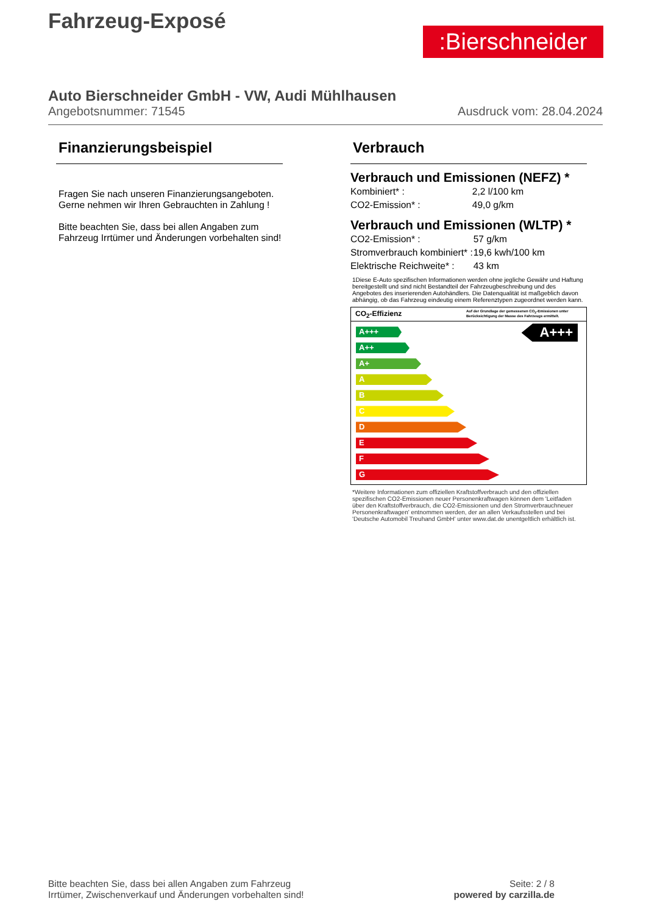Fahrzeug-Exposé
:Bierschneider
Auto Bierschneider GmbH - VW, Audi Mühlhausen
Angebotsnummer: 71545 Ausdruck vom: 28.04.2024
Finanzierungsbeispiel
Fragen Sie nach unseren Finanzierungsangeboten.
Gerne nehmen wir Ihren Gebrauchten in Zahlung !
Bitte beachten Sie, dass bei allen Angaben zum Fahrzeug Irrtümer und Änderungen vorbehalten sind!
Verbrauch
Verbrauch und Emissionen (NEFZ) *
| Kombiniert* : | 2,2 l/100 km |
| CO2-Emission* : | 49,0 g/km |
Verbrauch und Emissionen (WLTP) *
| CO2-Emission* : | 57 g/km |
| Stromverbrauch kombiniert* : | 19,6 kwh/100 km |
| Elektrische Reichweite* : | 43 km |
1Diese E-Auto spezifischen Informationen werden ohne jegliche Gewähr und Haftung bereitgestellt und sind nicht Bestandteil der Fahrzeugbeschreibung und des Angebotes des inserierenden Autohändlers. Die Datenqualität ist maßgeblich davon abhängig, ob das Fahrzeug eindeutig einem Referenztypen zugeordnet werden kann.
CO<sub>2</sub>-Effizienz Auf der Grundlage der gemessenen CO<sub>2</sub>-Emissionen unter Berücksichtigung der Masse des Fahrzeugs ermittelt.
A+++
A+++
A++
A+
A
B
C
D
E
F
G
*Weitere Informationen zum offiziellen Kraftstoffverbrauch und den offiziellen spezifischen CO2-Emissionen neuer Personenkraftwagen können dem 'Leitfaden über den Kraftstoffverbrauch, die CO2-Emissionen und den Stromverbrauchneuer Personenkraftwagen' entnommen werden, der an allen Verkaufsstellen und bei 'Deutsche Automobil Treuhand GmbH' unter www.dat.de unentgeltlich erhältlich ist.
Bitte beachten Sie, dass bei allen Angaben zum Fahrzeug
Irrtümer, Zwischenverkauf und Änderungen vorbehalten sind!
Seite: 2 / 8
powered by carzilla.de